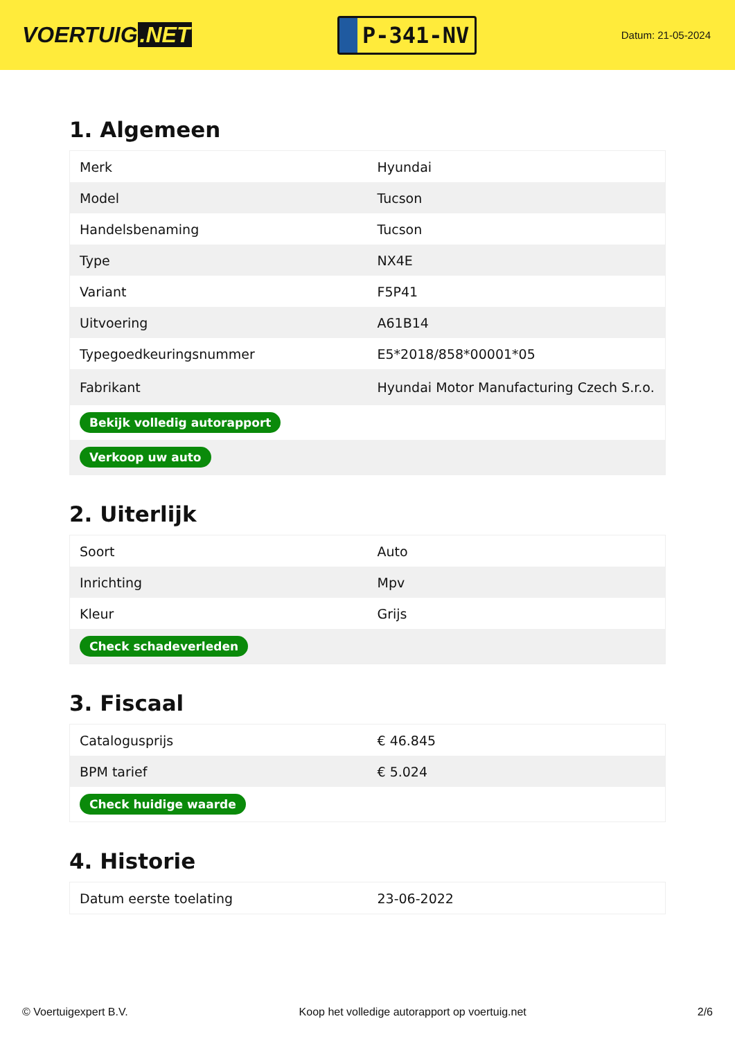VOERTUIG.NET
P-341-NV
Datum: 21-05-2024
1. Algemeen
| Merk | Hyundai |
| Model | Tucson |
| Handelsbenaming | Tucson |
| Type | NX4E |
| Variant | F5P41 |
| Uitvoering | A61B14 |
| Typegoedkeuringsnummer | E5*2018/858*00001*05 |
| Fabrikant | Hyundai Motor Manufacturing Czech S.r.o. |
| Bekijk volledig autorapport | |
| Verkoop uw auto | |
2. Uiterlijk
| Soort | Auto |
| Inrichting | Mpv |
| Kleur | Grijs |
| Check schadeverleden | |
3. Fiscaal
| Catalogusprijs | € 46.845 |
| BPM tarief | € 5.024 |
| Check huidige waarde | |
4. Historie
| Datum eerste toelating | 23-06-2022 |
© Voertuigexpert B.V. Koop het volledige autorapport op voertuig.net 2/6